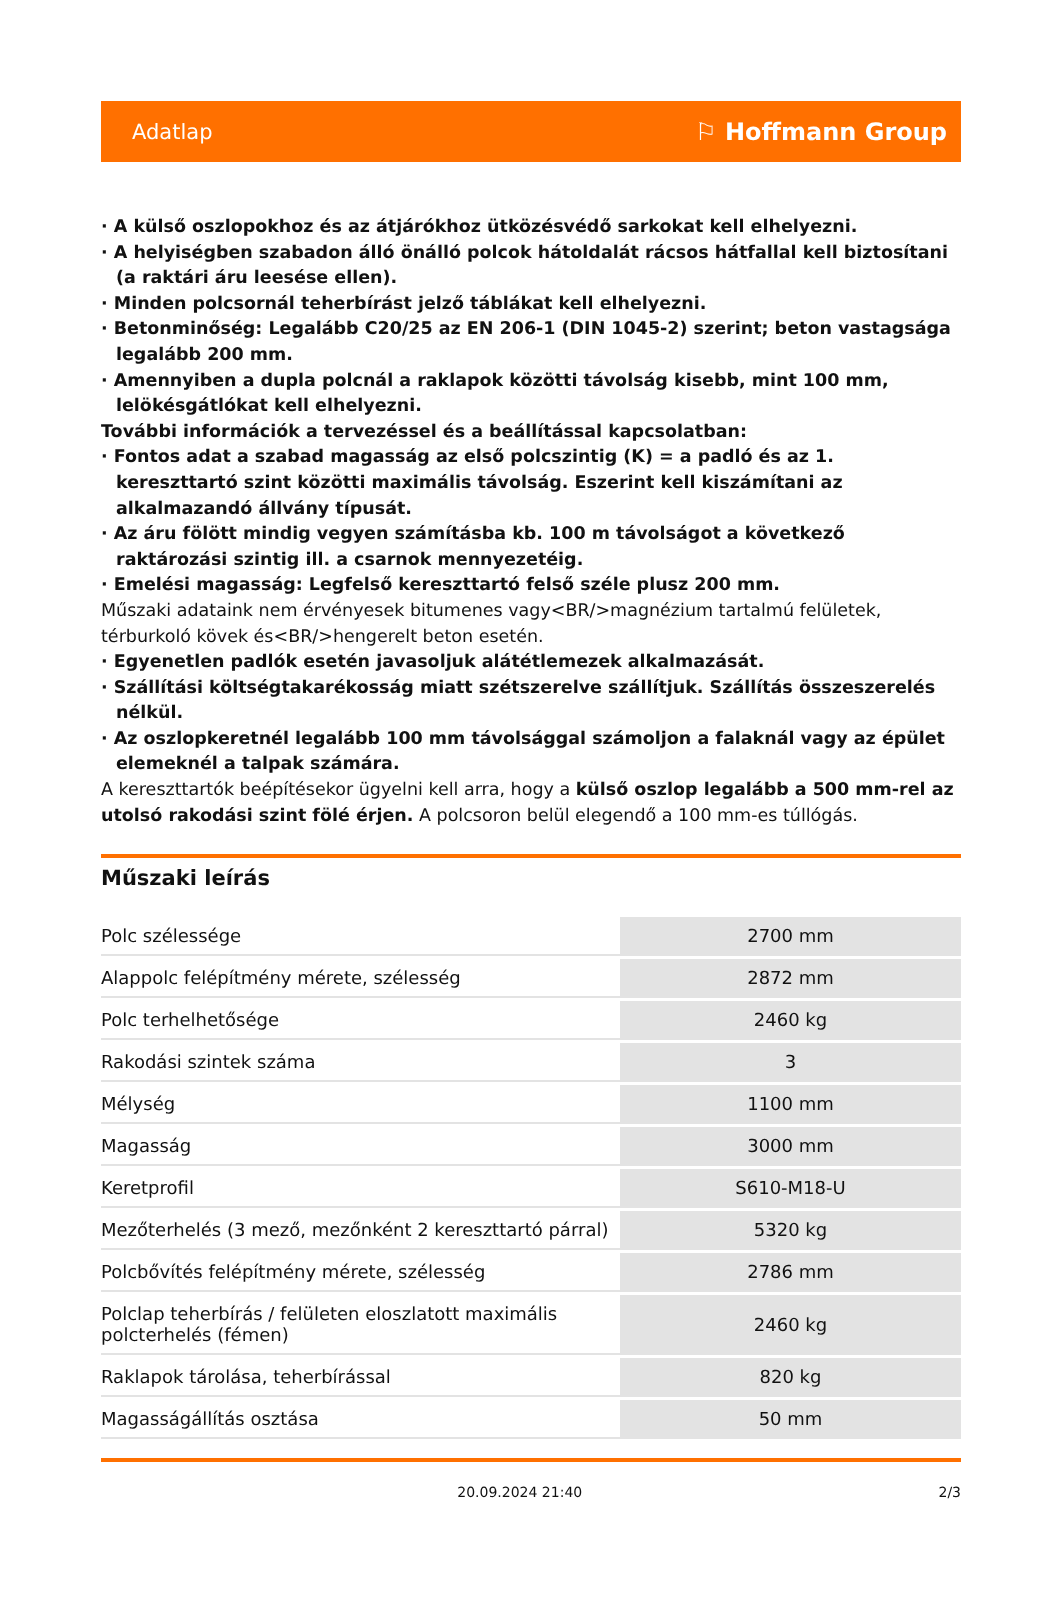Adatlap ⚐ Hoffmann Group
· A külső oszlopokhoz és az átjárókhoz ütközésvédő sarkokat kell elhelyezni.
· A helyiségben szabadon álló önálló polcok hátoldalát rácsos hátfallal kell biztosítani (a raktári áru leesése ellen).
· Minden polcsornál teherbírást jelző táblákat kell elhelyezni.
· Betonminőség: Legalább C20/25 az EN 206-1 (DIN 1045-2) szerint; beton vastagsága legalább 200 mm.
· Amennyiben a dupla polcnál a raklapok közötti távolság kisebb, mint 100 mm, lelökésgátlókat kell elhelyezni.
További információk a tervezéssel és a beállítással kapcsolatban:
· Fontos adat a szabad magasság az első polcszintig (K) = a padló és az 1. kereszttartó szint közötti maximális távolság. Eszerint kell kiszámítani az alkalmazandó állvány típusát.
· Az áru fölött mindig vegyen számításba kb. 100 m távolságot a következő raktározási szintig ill. a csarnok mennyezetéig.
· Emelési magasság: Legfelső kereszttartó felső széle plusz 200 mm.
Műszaki adataink nem érvényesek bitumenes vagy<BR/>magnézium tartalmú felületek, térburkoló kövek és<BR/>hengerelt beton esetén.
· Egyenetlen padlók esetén javasoljuk alátétlemezek alkalmazását.
· Szállítási költségtakarékosság miatt szétszerelve szállítjuk. Szállítás összeszerelés nélkül.
· Az oszlopkeretnél legalább 100 mm távolsággal számoljon a falaknál vagy az épület elemeknél a talpak számára.
A kereszttartók beépítésekor ügyelni kell arra, hogy a külső oszlop legalább a 500 mm-rel az utolsó rakodási szint fölé érjen. A polcsoron belül elegendő a 100 mm-es túllógás.
Műszaki leírás
| Polc szélessége | 2700 mm |
| Alappolc felépítmény mérete, szélesség | 2872 mm |
| Polc terhelhetősége | 2460 kg |
| Rakodási szintek száma | 3 |
| Mélység | 1100 mm |
| Magasság | 3000 mm |
| Keretprofil | S610-M18-U |
| Mezőterhelés (3 mező, mezőnként 2 kereszttartó párral) | 5320 kg |
| Polcbővítés felépítmény mérete, szélesség | 2786 mm |
| Polclap teherbírás / felületen eloszlatott maximális polcterhelés (fémen) | 2460 kg |
| Raklapok tárolása, teherbírással | 820 kg |
| Magasságállítás osztása | 50 mm |
20.09.2024 21:40 2/3